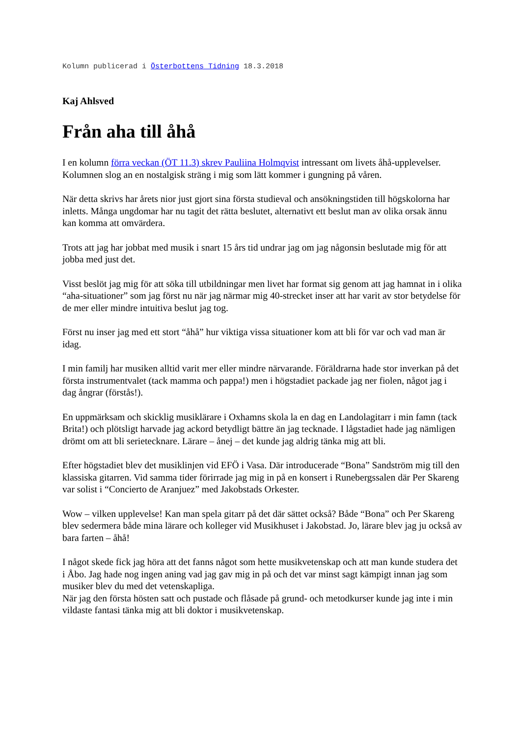Kolumn publicerad i Österbottens Tidning 18.3.2018
Kaj Ahlsved
Från aha till åhå
I en kolumn förra veckan (ÖT 11.3) skrev Pauliina Holmqvist intressant om livets åhå-upplevelser. Kolumnen slog an en nostalgisk sträng i mig som lätt kommer i gungning på våren.
När detta skrivs har årets nior just gjort sina första studieval och ansökningstiden till högskolorna har inletts. Många ungdomar har nu tagit det rätta beslutet, alternativt ett beslut man av olika orsak ännu kan komma att omvärdera.
Trots att jag har jobbat med musik i snart 15 års tid undrar jag om jag någonsin beslutade mig för att jobba med just det.
Visst beslöt jag mig för att söka till utbildningar men livet har format sig genom att jag hamnat in i olika “aha-situationer” som jag först nu när jag närmar mig 40-strecket inser att har varit av stor betydelse för de mer eller mindre intuitiva beslut jag tog.
Först nu inser jag med ett stort “åhå” hur viktiga vissa situationer kom att bli för var och vad man är idag.
I min familj har musiken alltid varit mer eller mindre närvarande. Föräldrarna hade stor inverkan på det första instrumentvalet (tack mamma och pappa!) men i högstadiet packade jag ner fiolen, något jag i dag ångrar (förstås!).
En uppmärksam och skicklig musiklärare i Oxhamns skola la en dag en Landolagitarr i min famn (tack Brita!) och plötsligt harvade jag ackord betydligt bättre än jag tecknade. I lågstadiet hade jag nämligen drömt om att bli serietecknare. Lärare – ånej – det kunde jag aldrig tänka mig att bli.
Efter högstadiet blev det musiklinjen vid EFÖ i Vasa. Där introducerade “Bona” Sandström mig till den klassiska gitarren. Vid samma tider förirrade jag mig in på en konsert i Runebergssalen där Per Skareng var solist i “Concierto de Aranjuez” med Jakobstads Orkester.
Wow – vilken upplevelse! Kan man spela gitarr på det där sättet också? Både “Bona” och Per Skareng blev sedermera både mina lärare och kolleger vid Musikhuset i Jakobstad. Jo, lärare blev jag ju också av bara farten – åhå!
I något skede fick jag höra att det fanns något som hette musikvetenskap och att man kunde studera det i Åbo. Jag hade nog ingen aning vad jag gav mig in på och det var minst sagt kämpigt innan jag som musiker blev du med det vetenskapliga.
När jag den första hösten satt och pustade och flåsade på grund- och metodkurser kunde jag inte i min vildaste fantasi tänka mig att bli doktor i musikvetenskap.